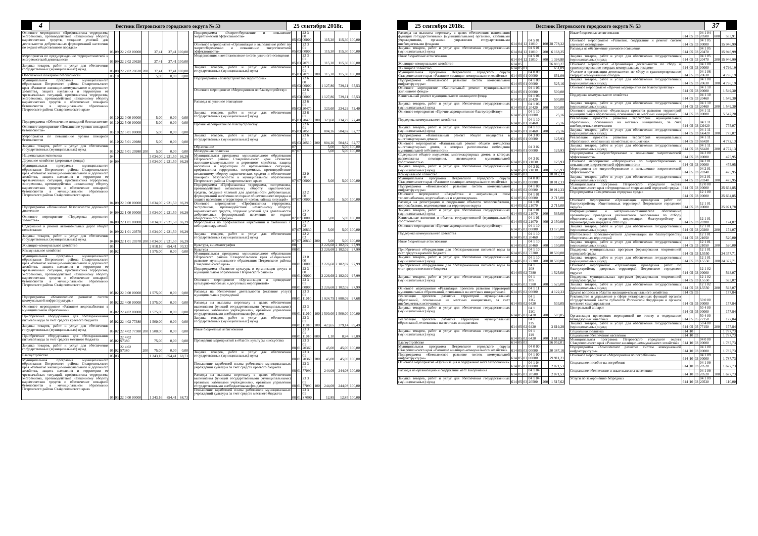4 Вестник Петровского городского округа № 53 25 сентября 2018г.
| Основное мероприятие «Профилактика терроризма, экстремизма, противодействие незаконному обороту наркотических средств, создание условий для деятельности добровольных формирований населения по охране общественного порядка» | 03 | 09 | 22 2 02 00000 | | 37,41 | 37,41 | 100,00 |
| Мероприятия по предупреждению террористической и экстремистской деятельности | 03 | 09 | 22 2 02 20620 | | 37,41 | 37,41 | 100,00 |
| Закупка товаров, работ и услуг для обеспечения государственных (муниципальных) нужд | 03 | 09 | 22 2 02 20620 | 200 | 37,41 | 37,41 | 100,00 |
| Обеспечение пожарной безопасности | 03 | 10 | | | 5,00 | 0,00 | 0,00 |
| Муниципальная программа муниципального образования Петровского района Ставропольского края «Развитие жилищно-коммунального и дорожного хозяйства, защита населения и территории от чрезвычайных ситуаций, профилактика терроризма, экстремизма, противодействие незаконному обороту наркотических средств и обеспечение пожарной безопасности в муниципальном образовании Петровского района Ставропольского края» | 03 | 10 | 22 0 00 00000 | | 5,00 | 0,00 | 0,00 |
| Подпрограмма «Обеспечение пожарной безопасности» | 03 | 10 | 22 5 00 00000 | | 5,00 | 0,00 | 0,00 |
| Основное мероприятие «Повышение уровня пожарной безопасности» | 03 | 10 | 22 5 01 00000 | | 5,00 | 0,00 | 0,00 |
| Мероприятия по повышению уровня пожарной безопасности | 03 | 10 | 22 5 01 20980 | | 5,00 | 0,00 | 0,00 |
| Закупка товаров, работ и услуг для обеспечения государственных (муниципальных) нужд | 03 | 10 | 22 5 01 20980 | 200 | 5,00 | 0,00 | 0,00 |
| Национальная экономика | 04 | | | | 3 034,00 | 2 921,50 | 96,29 |
| Дорожное хозяйство (дорожные фонды) | 04 | 09 | | | 3 034,00 | 2 921,50 | 96,29 |
| Муниципальная программа муниципального образования Петровского района Ставропольского края «Развитие жилищно-коммунального и дорожного хозяйства, защита населения и территории от чрезвычайных ситуаций, профилактика терроризма, экстремизма, противодействие незаконному обороту наркотических средств и обеспечение пожарной безопасности в муниципальном образовании Петровского района Ставропольского края» | 04 | 09 | 22 0 00 00000 | | 3 034,00 | 2 921,50 | 96,29 |
| Подпрограмма «Повышение безопасности дорожного движения» | 04 | 09 | 22 1 00 00000 | | 3 034,00 | 2 921,50 | 96,29 |
| Основное мероприятие «Поддержка дорожного хозяйства» | 04 | 09 | 22 1 01 00000 | | 3 034,00 | 2 921,50 | 96,29 |
| Содержание и ремонт автомобильных дорог общего пользования | 04 | 09 | 22 1 01 20570 | | 3 034,00 | 2 921,50 | 96,29 |
| Закупка товаров, работ и услуг для обеспечения государственных (муниципальных) нужд | 04 | 09 | 22 1 01 20570 | 200 | 3 034,00 | 2 921,50 | 96,29 |
| Жилищно-коммунальное хозяйство | 05 | | | | 2 818,16 | 854,41 | 30,32 |
| Коммунальное хозяйство | 05 | 02 | | | 1 575,00 | 0,00 | 0,00 |
| Муниципальная программа муниципального образования Петровского района Ставропольского края «Развитие жилищно-коммунального и дорожного хозяйства, защита населения и территории от чрезвычайных ситуаций, профилактика терроризма, экстремизма, противодействие незаконному обороту наркотических средств и обеспечение пожарной безопасности в муниципальном образовании Петровского района Ставропольского края» | 05 | 02 | 22 0 00 00000 | | 1 575,00 | 0,00 | 0,00 |
| Подпрограмма «Комплексное развитие систем коммунальной инфраструктуры» | 05 | 02 | 22 4 00 00000 | | 1 575,00 | 0,00 | 0,00 |
| Основное мероприятие «Развитие водоснабжения в муниципальном образовании» | 05 | 02 | 22 4 02 00000 | | 1 575,00 | 0,00 | 0,00 |
| Приобретение оборудования для обеззараживания питьевой воды за счет средств краевого бюджета | 05 | 02 | 22 4 02 77380 | | 1 500,00 | 0,00 | 0,00 |
| Закупка товаров, работ и услуг для обеспечения государственных (муниципальных) нужд | 05 | 02 | 22 4 02 77380 | 200 | 1 500,00 | 0,00 | 0,00 |
| Приобретение оборудования для обеззараживания питьевой воды за счет средств местного бюджета | 05 | 02 | 22 4 02 S7380 | | 75,00 | 0,00 | 0,00 |
| Закупка товаров, работ и услуг для обеспечения государственных (муниципальных) нужд | 05 | 02 | 22 4 02 S7380 | 200 | 75,00 | 0,00 | 0,00 |
| Благоустройство | 05 | 03 | | | 1 243,16 | 854,41 | 68,73 |
| Муниципальная программа муниципального образования Петровского района Ставропольского края «Развитие жилищно-коммунального и дорожного хозяйства, защита населения и территории от чрезвычайных ситуаций, профилактика терроризма, экстремизма, противодействие незаконному обороту наркотических средств и обеспечение пожарной безопасности в муниципальном образовании Петровского района Ставропольского края» | 05 | 03 | 22 0 00 00000 | | 1 243,16 | 854,41 | 68,73 |
| Подпрограмма «Энергосбережение и повышение энергетической эффективности» | 05 | 03 | 22 3 00 00000 | | 115,30 | 115,30 | 100,00 |
| Основное мероприятие «Организация и выполнение работ по энергосбережению и повышению энергетической эффективности» | 05 | 03 | 22 3 01 00000 | | 115,30 | 115,30 | 100,00 |
| Модернизация и восстановление систем уличного освещения | 05 | 03 | 22 3 01 20710 | | 115,30 | 115,30 | 100,00 |
| Закупка товаров, работ и услуг для обеспечения государственных (муниципальных) нужд | 05 | 03 | 22 3 01 20710 | 200 | 115,30 | 115,30 | 100,00 |
| Подпрограмма «Благоустройство территории» | 05 | 03 | 22 6 00 00000 | | 1 127,86 | 739,11 | 65,53 |
| Основное мероприятие «Мероприятия по благоустройству» | 05 | 03 | 22 6 01 00000 | | 1 127,86 | 739,11 | 65,53 |
| Расходы на уличное освещение | 05 | 03 | 22 6 01 20470 | | 323,60 | 234,29 | 72,40 |
| Закупка товаров, работ и услуг для обеспечения государственных (муниципальных) нужд | 05 | 03 | 22 6 01 20470 | 200 | 323,60 | 234,29 | 72,40 |
| Прочие мероприятия по благоустройству | 05 | 03 | 22 6 01 20510 | | 804,26 | 504,82 | 62,77 |
| Закупка товаров, работ и услуг для обеспечения государственных (муниципальных) нужд | 05 | 03 | 22 6 01 20510 | 200 | 804,26 | 504,82 | 62,77 |
| Образование | 07 | | | | 5,00 | 5,00 | 100,00 |
| Молодежная политика | 07 | 07 | | | 5,00 | 5,00 | 100,00 |
| Муниципальная программа муниципального образования Петровского района Ставропольского края «Развитие жилищно-коммунального и дорожного хозяйства, защита населения и территории от чрезвычайных ситуаций, профилактика терроризма, экстремизма, противодействие незаконному обороту наркотических средств и обеспечение пожарной безопасности в муниципальном образовании Петровского района Ставропольского края» | 07 | 07 | 22 0 00 00000 | | 5,00 | 5,00 | 100,00 |
| Подпрограмма «Профилактика терроризма, экстремизма, противодействие незаконному обороту наркотических средств, создание условий для деятельности добровольных формирований населения по охране общественного порядка и защита населения и территории от чрезвычайных ситуаций» | 07 | 07 | 22 2 00 00000 | | 5,00 | 5,00 | 100,00 |
| Основное мероприятие «Профилактика терроризма, экстремизма, противодействие незаконному обороту наркотических средств, создание условий для деятельности добровольных формирований населения по охране общественного порядка» | 07 | 07 | 22 2 02 00000 | | 5,00 | 5,00 | 100,00 |
| Мероприятия по профилактике наркомании и связанных с ней правонарушений | 07 | 07 | 22 2 02 20830 | | 5,00 | 5,00 | 100,00 |
| Закупка товаров, работ и услуг для обеспечения государственных (муниципальных) нужд | 07 | 07 | 22 2 02 20830 | 200 | 5,00 | 5,00 | 100,00 |
| Культура, кинематография | 08 | | | | 2 226,68 | 2 182,02 | 97,99 |
| Культура | 08 | 01 | | | 2 226,68 | 2 182,02 | 97,99 |
| Муниципальная программа муниципального образования Петровского района Ставропольского края «Социальное развитие муниципального образования Петровского района Ставропольского края» | 08 | 01 | 23 0 00 00000 | | 2 226,68 | 2 182,02 | 97,99 |
| Подпрограмма «Развитие культуры и организация досуга в муниципальном образовании Петровского района» | 08 | 01 | 23 3 00 00000 | | 2 226,68 | 2 182,02 | 97,99 |
| Основное мероприятие «Организация и проведение культурно-массовых и досуговых мероприятий» | 08 | 01 | 23 3 01 00000 | | 2 226,68 | 2 182,02 | 97,99 |
| Расходы на обеспечение деятельности (оказание услуг) муниципальных учреждений | 08 | 01 | 23 3 01 11010 | | 1 924,75 | 1 880,09 | 97,68 |
| Расходы на выплаты персоналу в целях обеспечения выполнения функций государственными (муниципальными) органами, казенными учреждениями, органами управления государственными внебюджетными фондами | 08 | 01 | 23 3 01 11010 | 100 | 1 500,00 | 1 500,00 | 100,00 |
| Закупка товаров, работ и услуг для обеспечения государственных (муниципальных) нужд | 08 | 01 | 23 3 01 11010 | 200 | 423,65 | 379,14 | 89,49 |
| Иные бюджетные ассигнования | 08 | 01 | 23 3 01 11010 | 800 | 1,10 | 0,94 | 85,89 |
| Проведение мероприятий в области культуры и искусства | 08 | 01 | 23 3 01 20360 | | 45,00 | 45,00 | 100,00 |
| Закупка товаров, работ и услуг для обеспечения государственных (муниципальных) нужд | 08 | 01 | 23 3 01 20360 | 200 | 45,00 | 45,00 | 100,00 |
| Повышение заработной платы работников муниципальных учреждений культуры за счет средств краевого бюджета | 08 | 01 | 23 3 01 77090 | | 244,08 | 244,08 | 100,00 |
| Расходы на выплаты персоналу в целях обеспечения выполнения функций государственными (муниципальными) органами, казенными учреждениями, органами управления государственными внебюджетными фондами | 08 | 01 | 23 3 01 77090 | 100 | 244,08 | 244,08 | 100,00 |
| Повышение заработной платы работников муниципальных учреждений культуры за счет средств местного бюджета | 08 | 01 | 23 3 01 S7090 | | 12,85 | 12,85 | 100,00 |
25 сентября 2018г. Вестник Петровского городского округа № 53 37
| Расходы на выплаты персоналу в целях обеспечения выполнения функций государственными (муниципальными) органами, казенными учреждениями, органами управления государственными внебюджетными фондами | 614 | 04 | 12 | 04 5 01 11010 | 100 | 28 778,32 |
| Закупка товаров, работ и услуг для обеспечения государственных (муниципальных) нужд | 614 | 04 | 12 | 04 5 01 11010 | 200 | 6 168,25 |
| Иные бюджетные ассигнования | 614 | 04 | 12 | 04 5 01 11010 | 800 | 1 394,80 |
| Жилищно-коммунальное хозяйство | 614 | 05 | | | | 76 893,27 |
| Жилищное хозяйство | 614 | 05 | 01 | | | 651,09 |
| Муниципальная программа Петровского городского округа Ставропольского края «Развитие жилищно-коммунального хозяйства» | 614 | 05 | 01 | 04 0 00 00000 | | 651,09 |
| Подпрограмма «Комплексное развитие систем коммунальной инфраструктуры» | 614 | 05 | 01 | 04 1 00 00000 | | 525,16 |
| Основное мероприятие «Капитальный ремонт муниципального жилищного фонда» | 614 | 05 | 01 | 04 1 06 00000 | | 500,00 |
| Капитальный ремонт муниципального жилищного фонда | 614 | 05 | 01 | 04 1 06 20420 | | 500,00 |
| Закупка товаров, работ и услуг для обеспечения государственных (муниципальных) нужд | 614 | 05 | 01 | 04 1 06 20420 | 200 | 500,00 |
| Основное мероприятие «Прочие мероприятия по благоустройству» | 614 | 05 | 01 | 04 1 10 00000 | | 25,16 |
| Поддержка коммунального хозяйства | 614 | 05 | 01 | 04 1 10 20460 | | 25,16 |
| Закупка товаров, работ и услуг для обеспечения государственных (муниципальных) нужд | 614 | 05 | 01 | 04 1 10 20460 | 200 | 25,16 |
| Подпрограмма «Капитальный ремонт общего имущества в многоквартирных домах» | 614 | 05 | 01 | 04 3 00 00000 | | 125,93 |
| Основное мероприятие «Капитальный ремонт общего имущества многоквартирных домов, в которых расположены помещения муниципальной собственности» | 614 | 05 | 01 | 04 3 02 00000 | | 125,93 |
| Содержание общего имущества многоквартирных домов, в которых расположены помещения, являющиеся муниципальной собственностью | 614 | 05 | 01 | 04 3 02 21030 | | 125,93 |
| Закупка товаров, работ и услуг для обеспечения государственных (муниципальных) нужд | 614 | 05 | 01 | 04 3 02 21030 | 200 | 125,93 |
| Коммунальное хозяйство | 614 | 05 | 02 | | | 20 012,33 |
| Муниципальная программа Петровского городского округа Ставропольского края «Развитие жилищно-коммунального хозяйства» | 614 | 05 | 02 | 04 0 00 00000 | | 20 012,33 |
| Подпрограмма «Комплексное развитие систем коммунальной инфраструктуры» | 614 | 05 | 02 | 04 1 00 00000 | | 20 012,33 |
| Основное мероприятие «Разработка и актуализация схем теплоснабжения, водоснабжения и водоотведения» | 614 | 05 | 02 | 04 1 01 00000 | | 2 715,00 |
| Расходы на регистрацию и содержание объектов теплоснабжения, водоснабжения, водоотведения на территории округа | 614 | 05 | 02 | 04 1 01 21070 | | 2 715,00 |
| Закупка товаров, работ и услуг для обеспечения государственных (муниципальных) нужд | 614 | 05 | 02 | 04 1 01 21070 | 200 | 565,00 |
| Капитальные вложения в объекты государственной (муниципальной) собственности | 614 | 05 | 02 | 04 1 01 21070 | 400 | 2 150,00 |
| Основное мероприятие «Прочие мероприятия по благоустройству» | 614 | 05 | 02 | 04 1 10 00000 | | 13 175,00 |
| Поддержка коммунального хозяйства | 614 | 05 | 02 | 04 1 10 20460 | | 1 150,00 |
| Иные бюджетные ассигнования | 614 | 05 | 02 | 04 1 10 20460 | 800 | 1 150,00 |
| Приобретение оборудования для обеззараживания питьевой воды за счет средств краевого бюджета | 614 | 05 | 02 | 04 1 10 77380 | | 10 500,00 |
| Закупка товаров, работ и услуг для обеспечения государственных (муниципальных) нужд | 614 | 05 | 02 | 04 1 10 77380 | 200 | 10 500,00 |
| Приобретение оборудования для обеззараживания питьевой воды за счет средств местного бюджета | 614 | 05 | 02 | 04 1 10S 7380 | | 1 525,00 |
| Закупка товаров, работ и услуг для обеспечения государственных (муниципальных) нужд | 614 | 05 | 02 | 04 1 10S 7380 | 200 | 1 525,00 |
| Основное мероприятие «Реализация проектов развития территорий муниципальных образований, основанных на местных инициативах» | 614 | 05 | 02 | 04 1 11 00000 | | 4 122,33 |
| Реализация проектов развития территорий муниципальных образований, основанных на местных инициативах, за счет внебюджетных источников | 614 | 05 | 02 | 04 1 11G 6420 | | 503,05 |
| Закупка товаров, работ и услуг для обеспечения государственных (муниципальных) нужд | 614 | 05 | 02 | 04 1 11G 6420 | 200 | 503,05 |
| Реализация проектов развития территорий муниципальных образований, основанных на местных инициативах | 614 | 05 | 02 | 04 1 11S 6420 | | 3 619,28 |
| Закупка товаров, работ и услуг для обеспечения государственных (муниципальных) нужд | 614 | 05 | 02 | 04 1 11S 6420 | 200 | 3 619,28 |
| Благоустройство | 614 | 05 | 03 | | | 56 052,01 |
| Муниципальная программа Петровского городского округа Ставропольского края «Развитие жилищно-коммунального хозяйства» | 614 | 05 | 03 | 04 0 00 00000 | | 30 387,16 |
| Подпрограмма «Комплексное развитие систем коммунальной инфраструктуры» | 614 | 05 | 03 | 04 1 00 00000 | | 29 911,21 |
| Основное мероприятие «Организация и содержание мест захоронения» | 614 | 05 | 03 | 04 1 04 00000 | | 2 071,53 |
| Расходы на организацию и содержание мест захоронения | 614 | 05 | 03 | 04 1 04 20500 | | 2 071,53 |
| Закупка товаров, работ и услуг для обеспечения государственных (муниципальных) нужд | 614 | 05 | 03 | 04 1 04 20500 | 200 | 1 517,62 |
| Иные бюджетные ассигнования | 614 | 05 | 03 | 04 1 04 20500 | 800 | 553,91 |
| Основное мероприятие «Развитие, содержание и ремонт систем уличного освещения» | 614 | 05 | 03 | 04 1 05 00000 | | 15 946,99 |
| Расходы на обеспечение уличного освещения | 614 | 05 | 03 | 04 1 05 20470 | | 15 946,99 |
| Закупка товаров, работ и услуг для обеспечения государственных (муниципальных) нужд | 614 | 05 | 03 | 04 1 05 20470 | 200 | 15 946,99 |
| Основное мероприятие «Организация деятельности по сбору и транспортированию твердых коммунальных отходов» | 614 | 05 | 03 | 04 1 08 00000 | | 4 796,19 |
| Участие в организации деятельности по сбору и транспортированию твердых коммунальных отходов | 614 | 05 | 03 | 04 1 08 20630 | | 4 796,19 |
| Закупка товаров, работ и услуг для обеспечения государственных (муниципальных) нужд | 614 | 05 | 03 | 04 1 08 20630 | 200 | 4 796,19 |
| Основное мероприятие «Прочие мероприятия по благоустройству» | 614 | 05 | 03 | 04 1 10 00000 | | 1 549,30 |
| Поддержка коммунального хозяйства | 614 | 05 | 03 | 04 1 10 20460 | | 1 549,30 |
| Закупка товаров, работ и услуг для обеспечения государственных (муниципальных) нужд | 614 | 05 | 03 | 04 1 10 20460 | 200 | 1 549,30 |
| Основное мероприятие «Реализация проектов развития территорий муниципальных образований, основанных на местных инициативах» | 614 | 05 | 03 | 04 1 11 00000 | | 5 547,20 |
| Реализация проектов развития территорий муниципальных образований, основанных на местных инициативах, за счет внебюджетных источников | 614 | 05 | 03 | 04 1 11 G6420 | | 775,07 |
| Закупка товаров, работ и услуг для обеспечения государственных (муниципальных) нужд | 614 | 05 | 03 | 04 1 11 G6420 | 200 | 775,07 |
| Реализация проектов развития территорий муниципальных образований, основанных на местных инициативах | 614 | 05 | 03 | 04 1 11 S6420 | | 4 772,13 |
| Закупка товаров, работ и услуг для обеспечения государственных (муниципальных) нужд | 614 | 05 | 03 | 04 1 11 S6420 | 200 | 4 772,13 |
| Подпрограмма «Энергосбережение и повышение энергетической эффективности» | 614 | 05 | 03 | 04 2 00 00000 | | 475,95 |
| Основное мероприятие «Мероприятия по энергосбережению и повышению энергетической эффективности» | 614 | 05 | 03 | 04 2 01 00000 | | 475,95 |
| Мероприятия по энергосбережению и повышению энергетической эффективности | 614 | 05 | 03 | 04 2 01 20240 | | 475,95 |
| Закупка товаров, работ и услуг для обеспечения государственных (муниципальных) нужд | 614 | 05 | 03 | 04 2 01 20240 | 200 | 475,95 |
| Муниципальная программа Петровского городского округа Ставропольского края «Формирование современной городской среды» | 614 | 05 | 03 | 12 0 00 00000 | | 25 664,85 |
| Подпрограмма «Современная городская среда» | 614 | 05 | 03 | 12 1 00 00000 | | 25 664,85 |
| Основное мероприятие «Организация проведения работ по благоустройству общественных территорий Петровского городского округа» | 614 | 05 | 03 | 12 1 01 00000 | | 25 071,78 |
| Информационное и материально-техническое обеспечение организации проведения рейтингового голосования по отбору общественных территорий, подлежащих благоустройству в первоочередном порядке в 2018 году | 614 | 05 | 03 | 12 1 01 20200 | | 174,07 |
| Закупка товаров, работ и услуг для обеспечения государственных (муниципальных) нужд | 614 | 05 | 03 | 12 1 01 20200 | 200 | 174,07 |
| Изготовление проектно-сметной документации по благоустройству общественных территорий | 614 | 05 | 03 | 12 1 01 21050 | | 520,00 |
| Закупка товаров, работ и услуг для обеспечения государственных (муниципальных) нужд | 614 | 05 | 03 | 12 1 01 21050 | 200 | 520,00 |
| Поддержка муниципальных программ формирования современной городской среды | 614 | 05 | 03 | 12 1 01 L5550 | | 24 377,71 |
| Закупка товаров, работ и услуг для обеспечения государственных (муниципальных) нужд | 614 | 05 | 03 | 12 1 01 L5550 | 200 | 24 377,71 |
| Основное мероприятие «Организация проведения работ по благоустройству дворовых территорий Петровского городского округа» | 614 | 05 | 03 | 12 1 02 00000 | | 593,07 |
| Поддержка муниципальных программ формирования современной городской среды | 614 | 05 | 03 | 12 1 02 L5550 | | 593,07 |
| Закупка товаров, работ и услуг для обеспечения государственных (муниципальных) нужд | 614 | 05 | 03 | 12 1 02 L5550 | 200 | 593,07 |
| Другие вопросы в области жилищно-коммунального хозяйства | 614 | 05 | 05 | | | 177,84 |
| Руководство и управление в сфере установленных функций органов государственной власти субъектов Российской Федерации и органов местного самоуправления | 614 | 05 | 05 | 50 0 00 00000 | | 177,84 |
| Центральный аппарат | 614 | 05 | 05 | 50 4 00 00000 | | 177,84 |
| Организация проведения мероприятий по отлову и содержанию безнадзорных животных | 614 | 05 | 05 | 50 4 00 77150 | | 177,84 |
| Закупка товаров, работ и услуг для обеспечения государственных (муниципальных) нужд | 614 | 05 | 05 | 50 4 00 77150 | 200 | 177,84 |
| Социальная политика | 614 | 10 | | | | 1 787,73 |
| Социальное обеспечение населения | 614 | 10 | 03 | | | 1 787,73 |
| Муниципальная программа Петровского городского округа Ставропольского края «Развитие жилищно-коммунального хозяйства» | 614 | 10 | 03 | 04 0 00 00000 | | 1 787,73 |
| Подпрограмма «Комплексное развитие систем коммунальной инфраструктуры» | 614 | 10 | 03 | 04 1 00 00000 | | 1 787,73 |
| Основное мероприятие «Мероприятия по погребению» | 614 | 10 | 03 | 04 1 09 00000 | | 1 787,73 |
| Социальное пособие на погребение | 614 | 10 | 03 | 04 1 09 20520 | | 1 677,73 |
| Социальное обеспечение и иные выплаты населению | 614 | 10 | 03 | 04 1 09 20520 | 300 | 1 677,73 |
| Услуги по захоронению безродных | 614 | 10 | 03 | 04 1 09 20530 | | 110,00 |